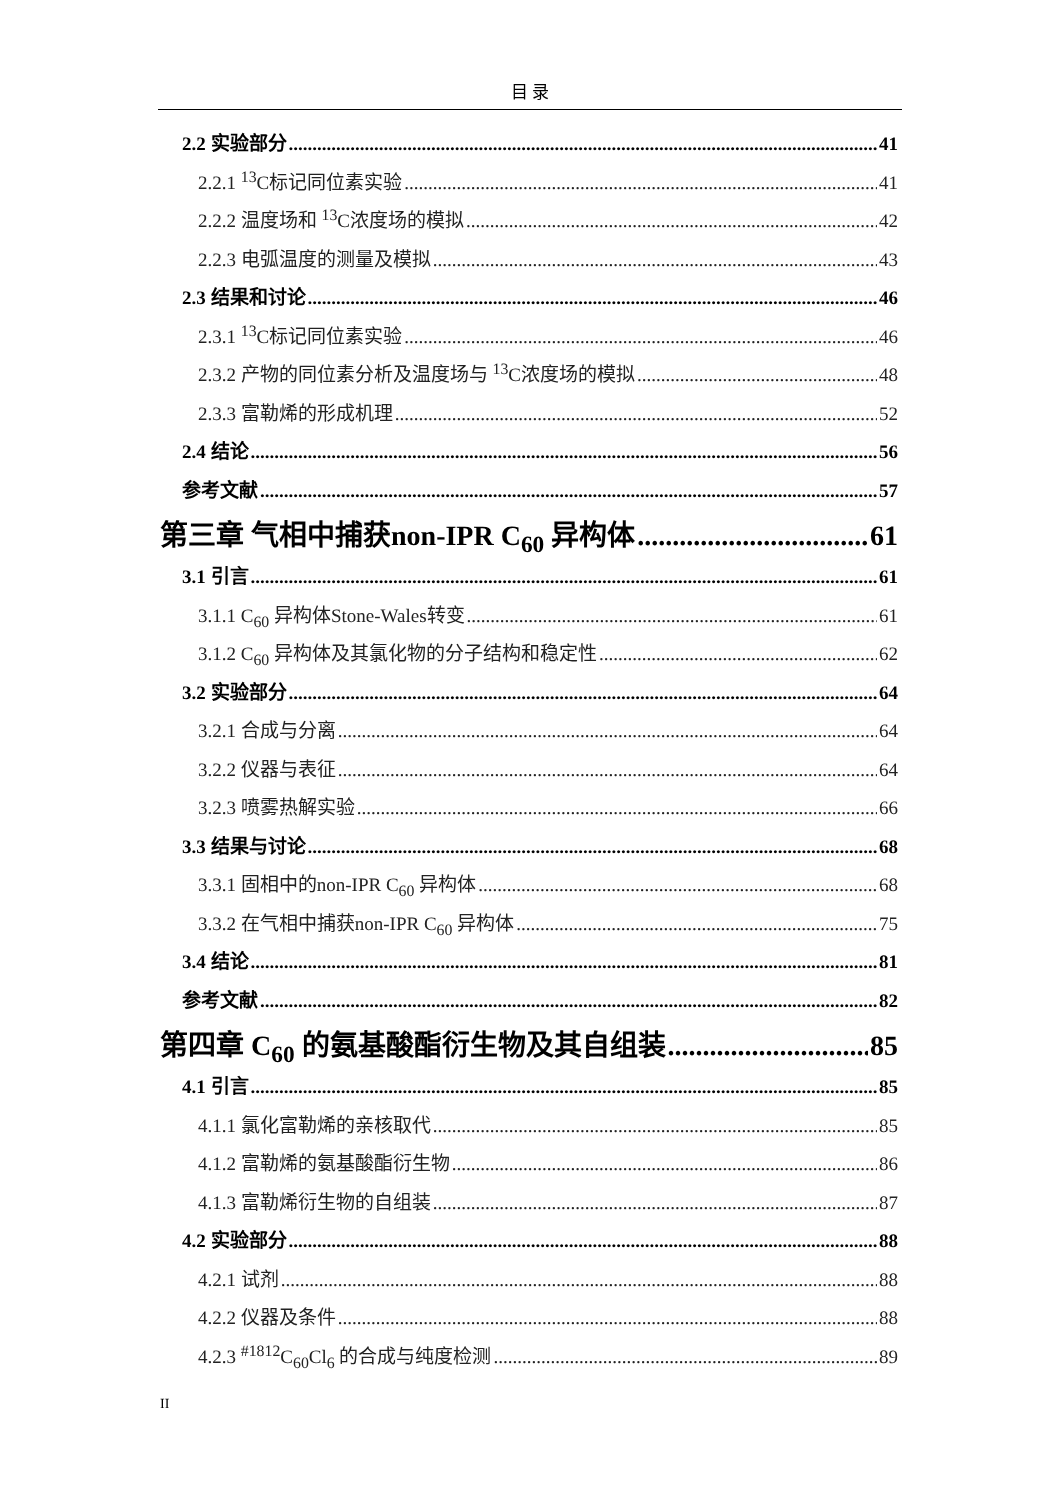目 录
2.2 实验部分 41
2.2.1 <sup>13</sup>C标记同位素实验 41
2.2.2 温度场和 <sup>13</sup>C浓度场的模拟 42
2.2.3 电弧温度的测量及模拟 43
2.3 结果和讨论 46
2.3.1 <sup>13</sup>C标记同位素实验 46
2.3.2 产物的同位素分析及温度场与 <sup>13</sup>C浓度场的模拟 48
2.3.3 富勒烯的形成机理 52
2.4 结论 56
参考文献 57
第三章 气相中捕获non-IPR C<sub>60</sub> 异构体 61
3.1 引言 61
3.1.1 C<sub>60</sub> 异构体Stone-Wales转变 61
3.1.2 C<sub>60</sub> 异构体及其氯化物的分子结构和稳定性 62
3.2 实验部分 64
3.2.1 合成与分离 64
3.2.2 仪器与表征 64
3.2.3 喷雾热解实验 66
3.3 结果与讨论 68
3.3.1 固相中的non-IPR C<sub>60</sub> 异构体 68
3.3.2 在气相中捕获non-IPR C<sub>60</sub> 异构体 75
3.4 结论 81
参考文献 82
第四章 C<sub>60</sub> 的氨基酸酯衍生物及其自组装 85
4.1 引言 85
4.1.1 氯化富勒烯的亲核取代 85
4.1.2 富勒烯的氨基酸酯衍生物 86
4.1.3 富勒烯衍生物的自组装 87
4.2 实验部分 88
4.2.1 试剂 88
4.2.2 仪器及条件 88
4.2.3 <sup>#1812</sup>C<sub>60</sub>Cl<sub>6</sub> 的合成与纯度检测 89
II